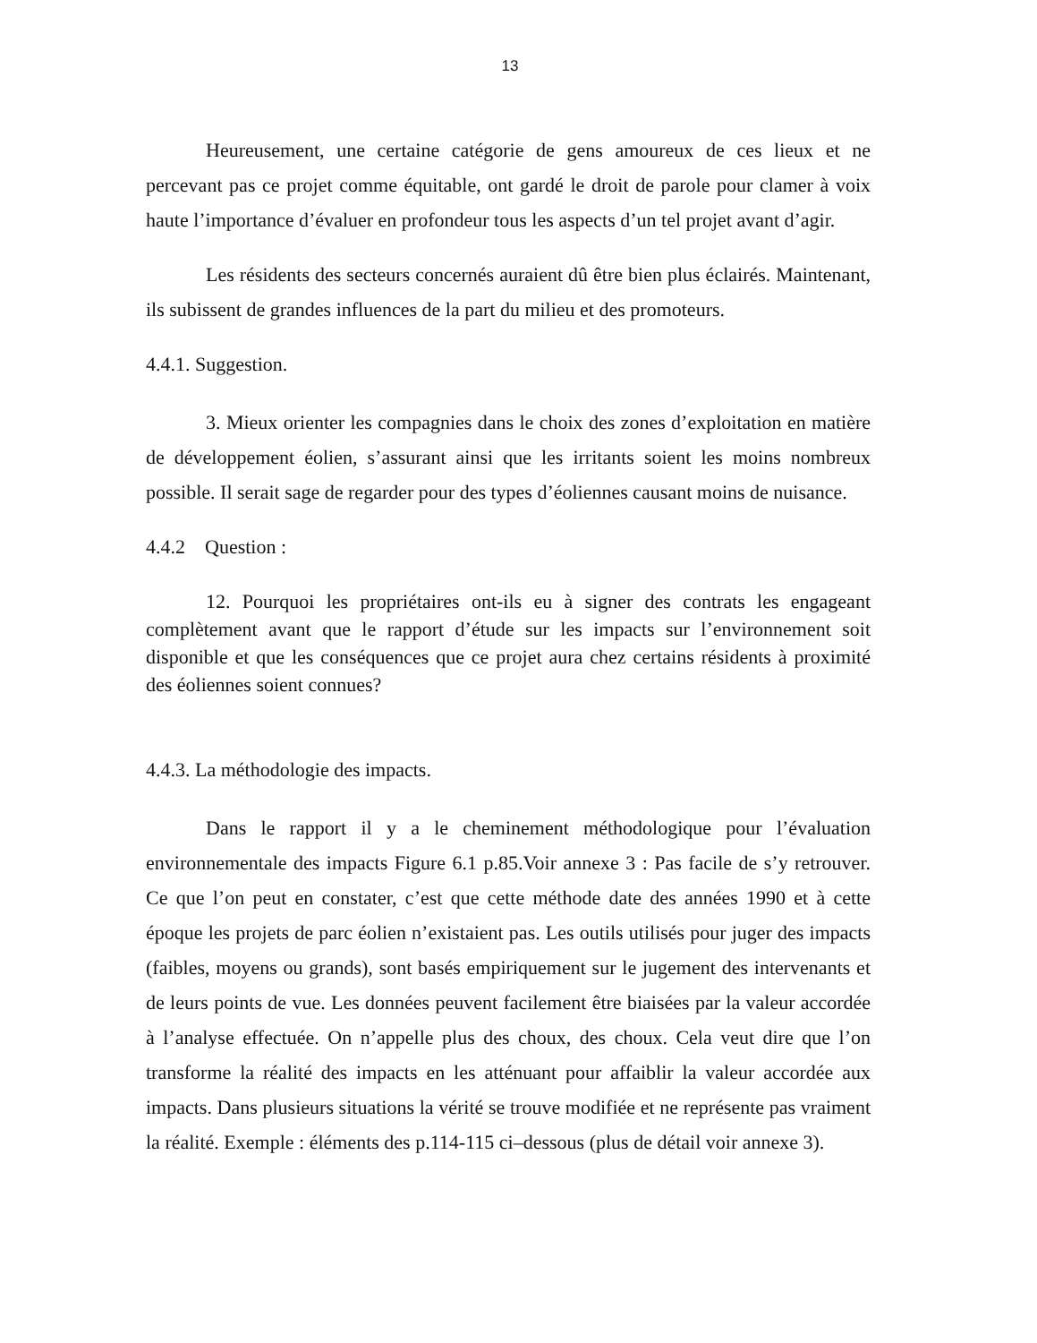13
Heureusement, une certaine catégorie de gens amoureux de ces lieux et ne percevant pas ce projet comme équitable, ont gardé le droit de parole pour clamer à voix haute l’importance d’évaluer en profondeur tous les aspects d’un tel projet avant d’agir.
Les résidents des secteurs concernés auraient dû être bien plus éclairés. Maintenant, ils subissent de grandes influences de la part du milieu et des promoteurs.
4.4.1. Suggestion.
3. Mieux orienter les compagnies dans le choix des zones d’exploitation en matière de développement éolien, s’assurant ainsi que les irritants soient les moins nombreux possible. Il serait sage de regarder pour des types d’éoliennes causant moins de nuisance.
4.4.2 Question :
12. Pourquoi les propriétaires ont-ils eu à signer des contrats les engageant complètement avant que le rapport d’étude sur les impacts sur l’environnement soit disponible et que les conséquences que ce projet aura chez certains résidents à proximité des éoliennes soient connues?
4.4.3. La méthodologie des impacts.
Dans le rapport il y a le cheminement méthodologique pour l’évaluation environnementale des impacts Figure 6.1 p.85.Voir annexe 3 : Pas facile de s’y retrouver. Ce que l’on peut en constater, c’est que cette méthode date des années 1990 et à cette époque les projets de parc éolien n’existaient pas. Les outils utilisés pour juger des impacts (faibles, moyens ou grands), sont basés empiriquement sur le jugement des intervenants et de leurs points de vue. Les données peuvent facilement être biaisées par la valeur accordée à l’analyse effectuée. On n’appelle plus des choux, des choux. Cela veut dire que l’on transforme la réalité des impacts en les atténuant pour affaiblir la valeur accordée aux impacts. Dans plusieurs situations la vérité se trouve modifiée et ne représente pas vraiment la réalité. Exemple : éléments des p.114-115 ci–dessous (plus de détail voir annexe 3).